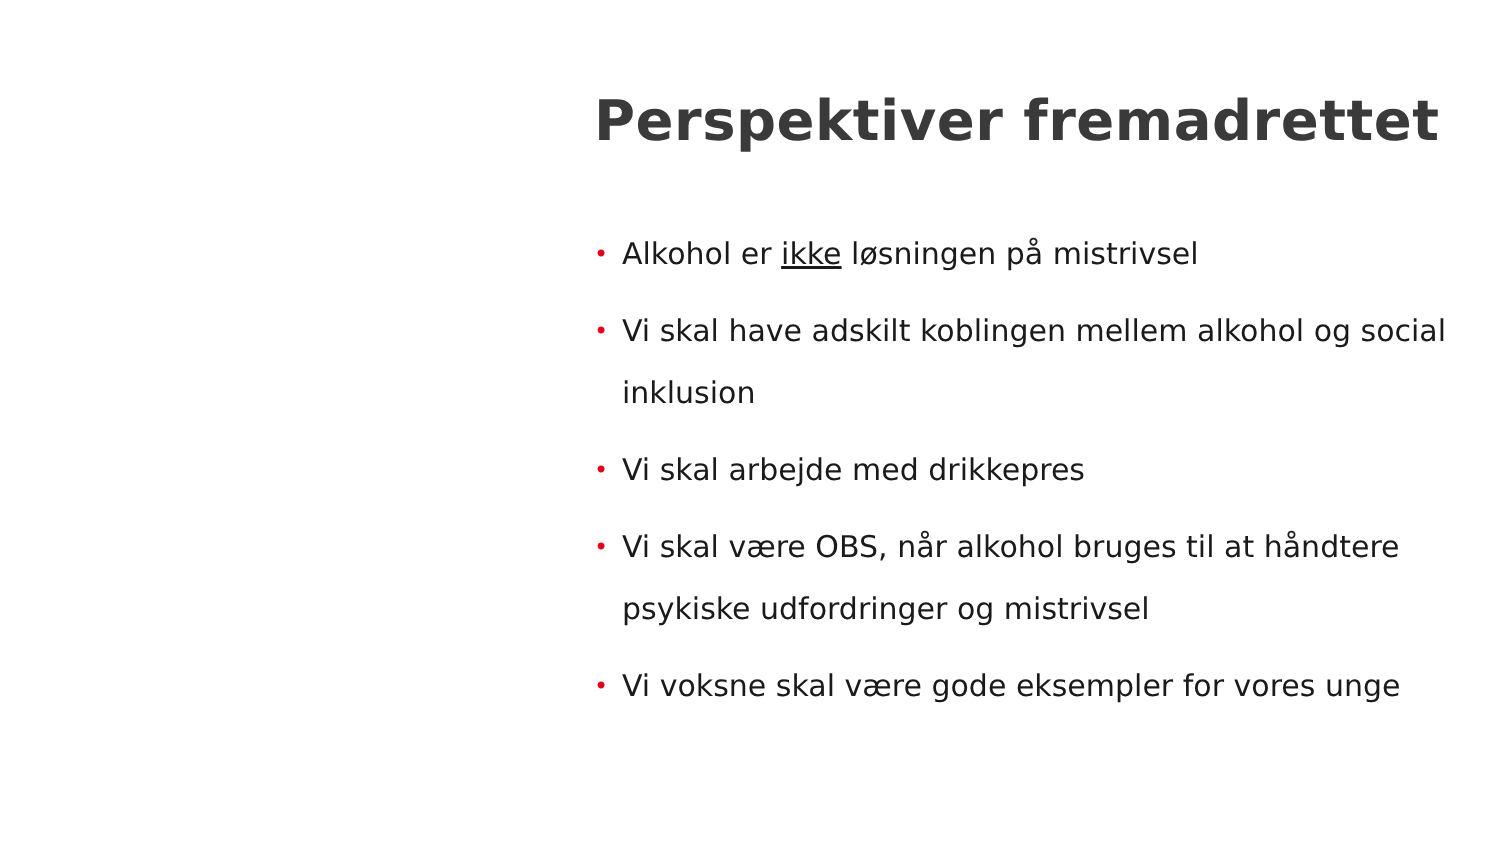Perspektiver fremadrettet
• Alkohol er ikke løsningen på mistrivsel
• Vi skal have adskilt koblingen mellem alkohol og social inklusion
• Vi skal arbejde med drikkepres
• Vi skal være OBS, når alkohol bruges til at håndtere psykiske udfordringer og mistrivsel
• Vi voksne skal være gode eksempler for vores unge